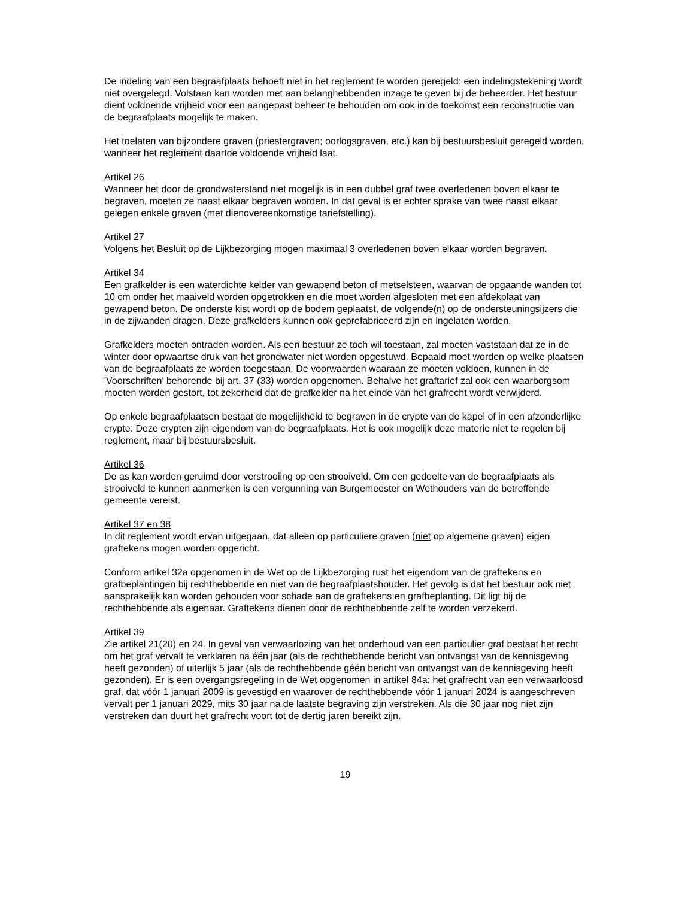De indeling van een begraafplaats behoeft niet in het reglement te worden geregeld: een indelingstekening wordt niet overgelegd. Volstaan kan worden met aan belanghebbenden inzage te geven bij de beheerder. Het bestuur dient voldoende vrijheid voor een aangepast beheer te behouden om ook in de toekomst een reconstructie van de begraafplaats mogelijk te maken.
Het toelaten van bijzondere graven (priestergraven; oorlogsgraven, etc.) kan bij bestuursbesluit geregeld worden, wanneer het reglement daartoe voldoende vrijheid laat.
Artikel 26
Wanneer het door de grondwaterstand niet mogelijk is in een dubbel graf twee overledenen boven elkaar te begraven, moeten ze naast elkaar begraven worden. In dat geval is er echter sprake van twee naast elkaar gelegen enkele graven (met dienovereenkomstige tariefstelling).
Artikel 27
Volgens het Besluit op de Lijkbezorging mogen maximaal 3 overledenen boven elkaar worden begraven.
Artikel 34
Een grafkelder is een waterdichte kelder van gewapend beton of metselsteen, waarvan de opgaande wanden tot 10 cm onder het maaiveld worden opgetrokken en die moet worden afgesloten met een afdekplaat van gewapend beton. De onderste kist wordt op de bodem geplaatst, de volgende(n) op de ondersteuningsijzers die in de zijwanden dragen. Deze grafkelders kunnen ook geprefabriceerd zijn en ingelaten worden.
Grafkelders moeten ontraden worden. Als een bestuur ze toch wil toestaan, zal moeten vaststaan dat ze in de winter door opwaartse druk van het grondwater niet worden opgestuwd. Bepaald moet worden op welke plaatsen van de begraafplaats ze worden toegestaan. De voorwaarden waaraan ze moeten voldoen, kunnen in de 'Voorschriften' behorende bij art. 37 (33) worden opgenomen. Behalve het graftarief zal ook een waarborgsom moeten worden gestort, tot zekerheid dat de grafkelder na het einde van het grafrecht wordt verwijderd.
Op enkele begraafplaatsen bestaat de mogelijkheid te begraven in de crypte van de kapel of in een afzonderlijke crypte. Deze crypten zijn eigendom van de begraafplaats. Het is ook mogelijk deze materie niet te regelen bij reglement, maar bij bestuursbesluit.
Artikel 36
De as kan worden geruimd door verstrooiing op een strooiveld. Om een gedeelte van de begraafplaats als strooiveld te kunnen aanmerken is een vergunning van Burgemeester en Wethouders van de betreffende gemeente vereist.
Artikel 37 en 38
In dit reglement wordt ervan uitgegaan, dat alleen op particuliere graven (niet op algemene graven) eigen graftekens mogen worden opgericht.
Conform artikel 32a opgenomen in de Wet op de Lijkbezorging rust het eigendom van de graftekens en grafbeplantingen bij rechthebbende en niet van de begraafplaatshouder. Het gevolg is dat het bestuur ook niet aansprakelijk kan worden gehouden voor schade aan de graftekens en grafbeplanting. Dit ligt bij de rechthebbende als eigenaar. Graftekens dienen door de rechthebbende zelf te worden verzekerd.
Artikel 39
Zie artikel 21(20) en 24. In geval van verwaarlozing van het onderhoud van een particulier graf bestaat het recht om het graf vervalt te verklaren na één jaar (als de rechthebbende bericht van ontvangst van de kennisgeving heeft gezonden) of uiterlijk 5 jaar (als de rechthebbende géén bericht van ontvangst van de kennisgeving heeft gezonden). Er is een overgangsregeling in de Wet opgenomen in artikel 84a: het grafrecht van een verwaarloosd graf, dat vóór 1 januari 2009 is gevestigd en waarover de rechthebbende vóór 1 januari 2024 is aangeschreven vervalt per 1 januari 2029, mits 30 jaar na de laatste begraving zijn verstreken. Als die 30 jaar nog niet zijn verstreken dan duurt het grafrecht voort tot de dertig jaren bereikt zijn.
19